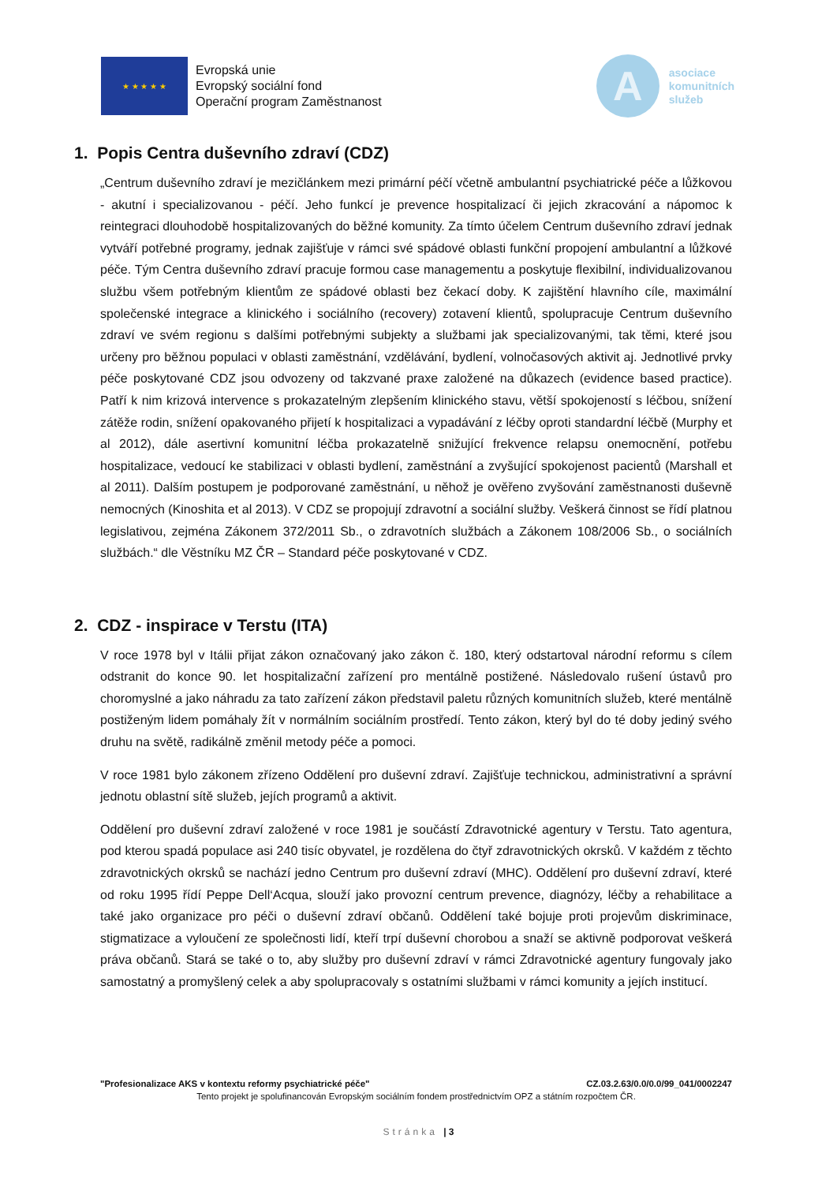★ ★ ★ ★ ★
Evropská unie
Evropský sociální fond
Operační program Zaměstnanost
A
asociace
komunitních
služeb
1. Popis Centra duševního zdraví (CDZ)
„Centrum duševního zdraví je mezičlánkem mezi primární péčí včetně ambulantní psychiatrické péče a lůžkovou - akutní i specializovanou - péčí. Jeho funkcí je prevence hospitalizací či jejich zkracování a nápomoc k reintegraci dlouhodobě hospitalizovaných do běžné komunity. Za tímto účelem Centrum duševního zdraví jednak vytváří potřebné programy, jednak zajišťuje v rámci své spádové oblasti funkční propojení ambulantní a lůžkové péče. Tým Centra duševního zdraví pracuje formou case managementu a poskytuje flexibilní, individualizovanou službu všem potřebným klientům ze spádové oblasti bez čekací doby. K zajištění hlavního cíle, maximální společenské integrace a klinického i sociálního (recovery) zotavení klientů, spolupracuje Centrum duševního zdraví ve svém regionu s dalšími potřebnými subjekty a službami jak specializovanými, tak těmi, které jsou určeny pro běžnou populaci v oblasti zaměstnání, vzdělávání, bydlení, volnočasových aktivit aj. Jednotlivé prvky péče poskytované CDZ jsou odvozeny od takzvané praxe založené na důkazech (evidence based practice). Patří k nim krizová intervence s prokazatelným zlepšením klinického stavu, větší spokojeností s léčbou, snížení zátěže rodin, snížení opakovaného přijetí k hospitalizaci a vypadávání z léčby oproti standardní léčbě (Murphy et al 2012), dále asertivní komunitní léčba prokazatelně snižující frekvence relapsu onemocnění, potřebu hospitalizace, vedoucí ke stabilizaci v oblasti bydlení, zaměstnání a zvyšující spokojenost pacientů (Marshall et al 2011). Dalším postupem je podporované zaměstnání, u něhož je ověřeno zvyšování zaměstnanosti duševně nemocných (Kinoshita et al 2013). V CDZ se propojují zdravotní a sociální služby. Veškerá činnost se řídí platnou legislativou, zejména Zákonem 372/2011 Sb., o zdravotních službách a Zákonem 108/2006 Sb., o sociálních službách.“ dle Věstníku MZ ČR – Standard péče poskytované v CDZ.
2. CDZ - inspirace v Terstu (ITA)
V roce 1978 byl v Itálii přijat zákon označovaný jako zákon č. 180, který odstartoval národní reformu s cílem odstranit do konce 90. let hospitalizační zařízení pro mentálně postižené. Následovalo rušení ústavů pro choromyslné a jako náhradu za tato zařízení zákon představil paletu různých komunitních služeb, které mentálně postiženým lidem pomáhaly žít v normálním sociálním prostředí. Tento zákon, který byl do té doby jediný svého druhu na světě, radikálně změnil metody péče a pomoci.
V roce 1981 bylo zákonem zřízeno Oddělení pro duševní zdraví. Zajišťuje technickou, administrativní a správní jednotu oblastní sítě služeb, jejích programů a aktivit.
Oddělení pro duševní zdraví založené v roce 1981 je součástí Zdravotnické agentury v Terstu. Tato agentura, pod kterou spadá populace asi 240 tisíc obyvatel, je rozdělena do čtyř zdravotnických okrsků. V každém z těchto zdravotnických okrsků se nachází jedno Centrum pro duševní zdraví (MHC). Oddělení pro duševní zdraví, které od roku 1995 řídí Peppe Dell‘Acqua, slouží jako provozní centrum prevence, diagnózy, léčby a rehabilitace a také jako organizace pro péči o duševní zdraví občanů. Oddělení také bojuje proti projevům diskriminace, stigmatizace a vyloučení ze společnosti lidí, kteří trpí duševní chorobou a snaží se aktivně podporovat veškerá práva občanů. Stará se také o to, aby služby pro duševní zdraví v rámci Zdravotnické agentury fungovaly jako samostatný a promyšlený celek a aby spolupracovaly s ostatními službami v rámci komunity a jejích institucí.
"Profesionalizace AKS v kontextu reformy psychiatrické péče" CZ.03.2.63/0.0/0.0/99_041/0002247
Tento projekt je spolufinancován Evropským sociálním fondem prostřednictvím OPZ a státním rozpočtem ČR.
Stránka | 3